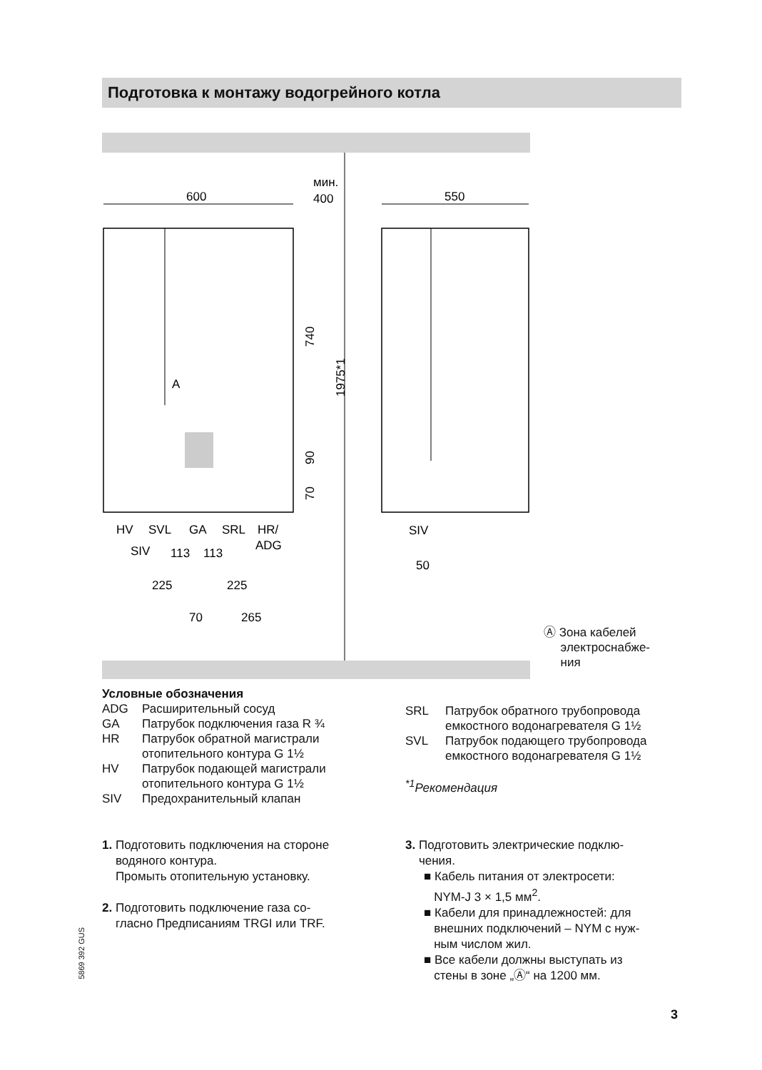Подготовка к монтажу водогрейного котла
600
мин.
400
550
HV
SVL
GA
SRL
HR/
SIV
113
113
ADG
225
225
70
265
SIV
50
A
740
1975*1
90
70
Ⓐ Зона кабелей
электроснабже-
ния
Условные обозначения
ADG Расширительный сосуд
GA Патрубок подключения газа R ¾
HR Патрубок обратной магистрали отопительного контура G 1½
HV Патрубок подающей магистрали отопительного контура G 1½
SIV Предохранительный клапан
SRL Патрубок обратного трубопровода емкостного водонагревателя G 1½
SVL Патрубок подающего трубопровода емкостного водонагревателя G 1½
<sup>*1</sup>Рекомендация
1. Подготовить подключения на стороне
водяного контура.
Промыть отопительную установку.
2. Подготовить подключение газа со-
гласно Предписаниям TRGI или TRF.
3. Подготовить электрические подклю-
чения.
■ Кабель питания от электросети:
NYM-J 3 × 1,5 мм<sup>2</sup>.
■ Кабели для принадлежностей: для
внешних подключений – NYM с нуж-
ным числом жил.
■ Все кабели должны выступать из
стены в зоне „Ⓐ“ на 1200 мм.
5869 392 GUS
3